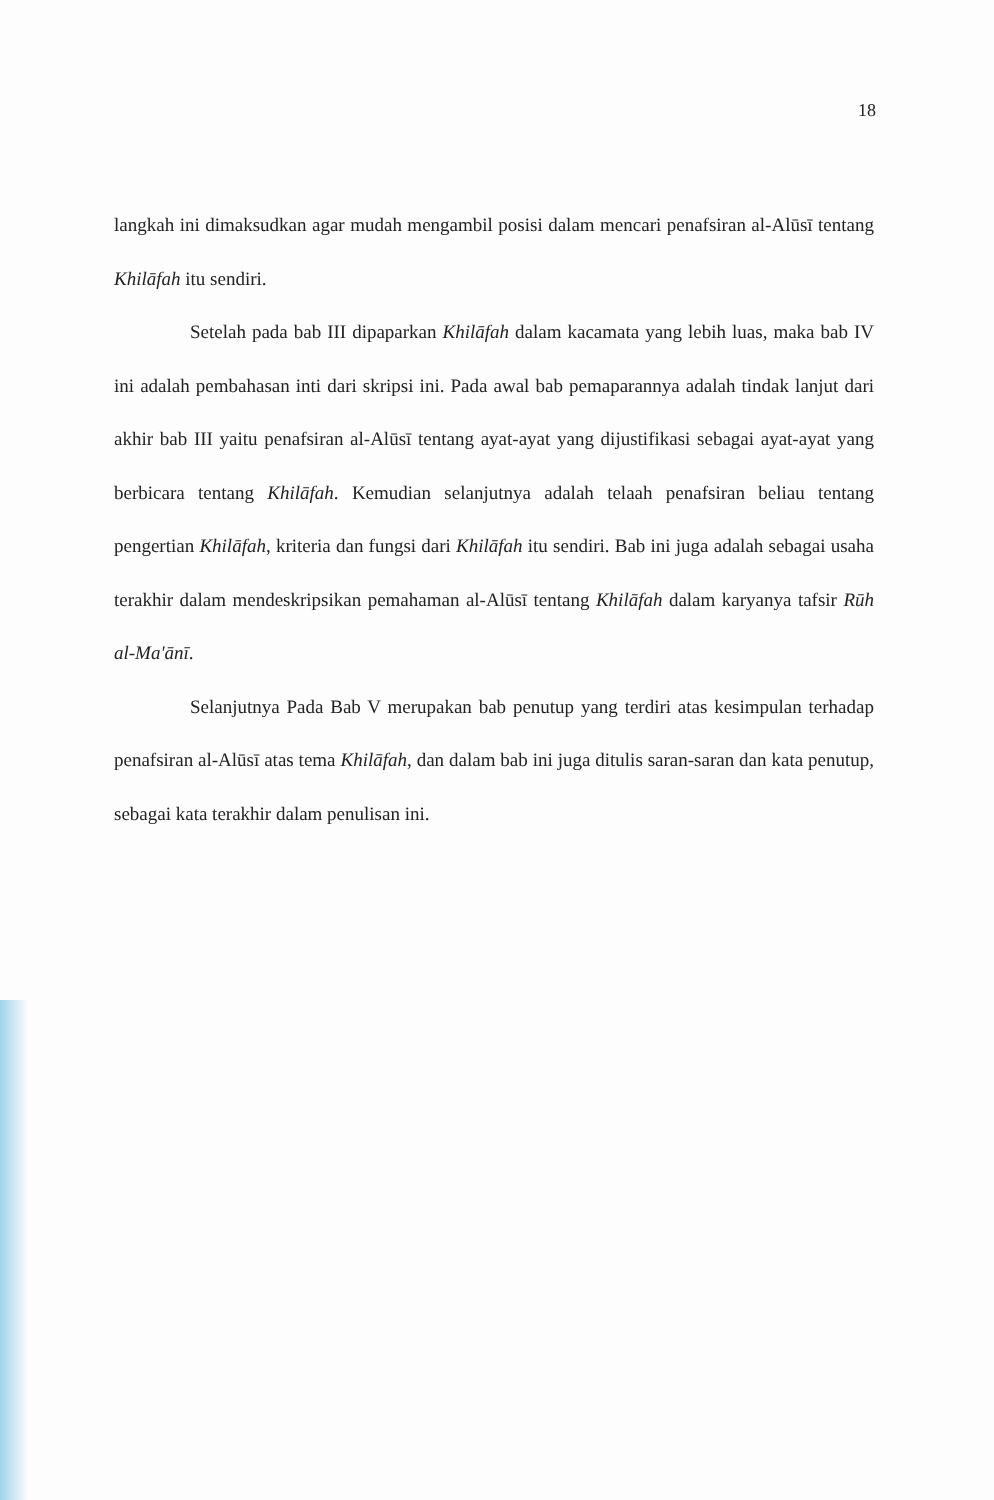18
langkah ini dimaksudkan agar mudah mengambil posisi dalam mencari penafsiran al-Alūsī tentang Khilāfah itu sendiri.
Setelah pada bab III dipaparkan Khilāfah dalam kacamata yang lebih luas, maka bab IV ini adalah pembahasan inti dari skripsi ini. Pada awal bab pemaparannya adalah tindak lanjut dari akhir bab III yaitu penafsiran al-Alūsī tentang ayat-ayat yang dijustifikasi sebagai ayat-ayat yang berbicara tentang Khilāfah. Kemudian selanjutnya adalah telaah penafsiran beliau tentang pengertian Khilāfah, kriteria dan fungsi dari Khilāfah itu sendiri. Bab ini juga adalah sebagai usaha terakhir dalam mendeskripsikan pemahaman al-Alūsī tentang Khilāfah dalam karyanya tafsir Rūh al-Ma'ānī.
Selanjutnya Pada Bab V merupakan bab penutup yang terdiri atas kesimpulan terhadap penafsiran al-Alūsī atas tema Khilāfah, dan dalam bab ini juga ditulis saran-saran dan kata penutup, sebagai kata terakhir dalam penulisan ini.